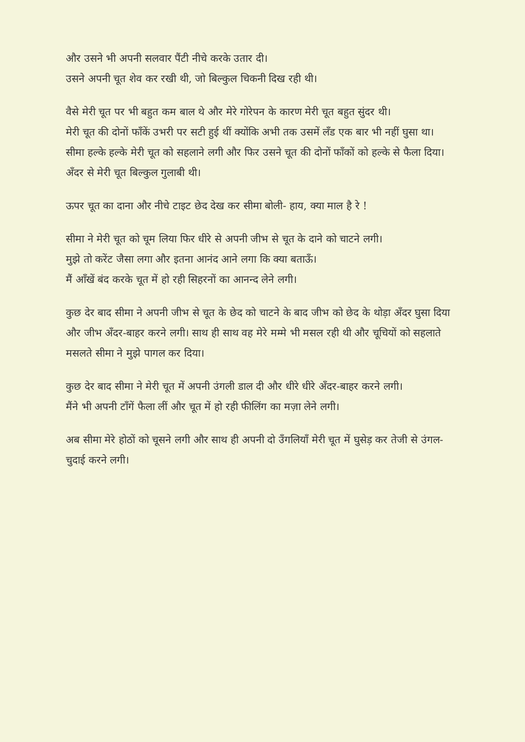और उसने भी अपनी सलवार पैंटी नीचे करके उतार दी।
उसने अपनी चूत शेव कर रखी थी, जो बिल्कुल चिकनी दिख रही थी।
वैसे मेरी चूत पर भी बहुत कम बाल थे और मेरे गोरेपन के कारण मेरी चूत बहुत सुंदर थी।
मेरी चूत की दोनों फाँकें उभरी पर सटी हुई थीं क्योंकि अभी तक उसमें लँड एक बार भी नहीं घुसा था।
सीमा हल्के हल्के मेरी चूत को सहलाने लगी और फिर उसने चूत की दोनों फाँकों को हल्के से फैला दिया।
अँदर से मेरी चूत बिल्कुल गुलाबी थी।
ऊपर चूत का दाना और नीचे टाइट छेद देख कर सीमा बोली- हाय, क्या माल है रे !
सीमा ने मेरी चूत को चूम लिया फिर धीरे से अपनी जीभ से चूत के दाने को चाटने लगी।
मुझे तो करेंट जैसा लगा और इतना आनंद आने लगा कि क्या बताऊँ।
मैं आँखें बंद करके चूत में हो रही सिहरनों का आनन्द लेने लगी।
कुछ देर बाद सीमा ने अपनी जीभ से चूत के छेद को चाटने के बाद जीभ को छेद के थोड़ा अँदर घुसा दिया और जीभ अँदर-बाहर करने लगी। साथ ही साथ वह मेरे मम्मे भी मसल रही थी और चूचियों को सहलाते मसलते सीमा ने मुझे पागल कर दिया।
कुछ देर बाद सीमा ने मेरी चूत में अपनी उंगली डाल दी और धीरे धीरे अँदर-बाहर करने लगी।
मैंने भी अपनी टाँगें फैला लीं और चूत में हो रही फीलिंग का मज़ा लेने लगी।
अब सीमा मेरे होठों को चूसने लगी और साथ ही अपनी दो उँगलियाँ मेरी चूत में घुसेड़ कर तेजी से उंगल-चुदाई करने लगी।